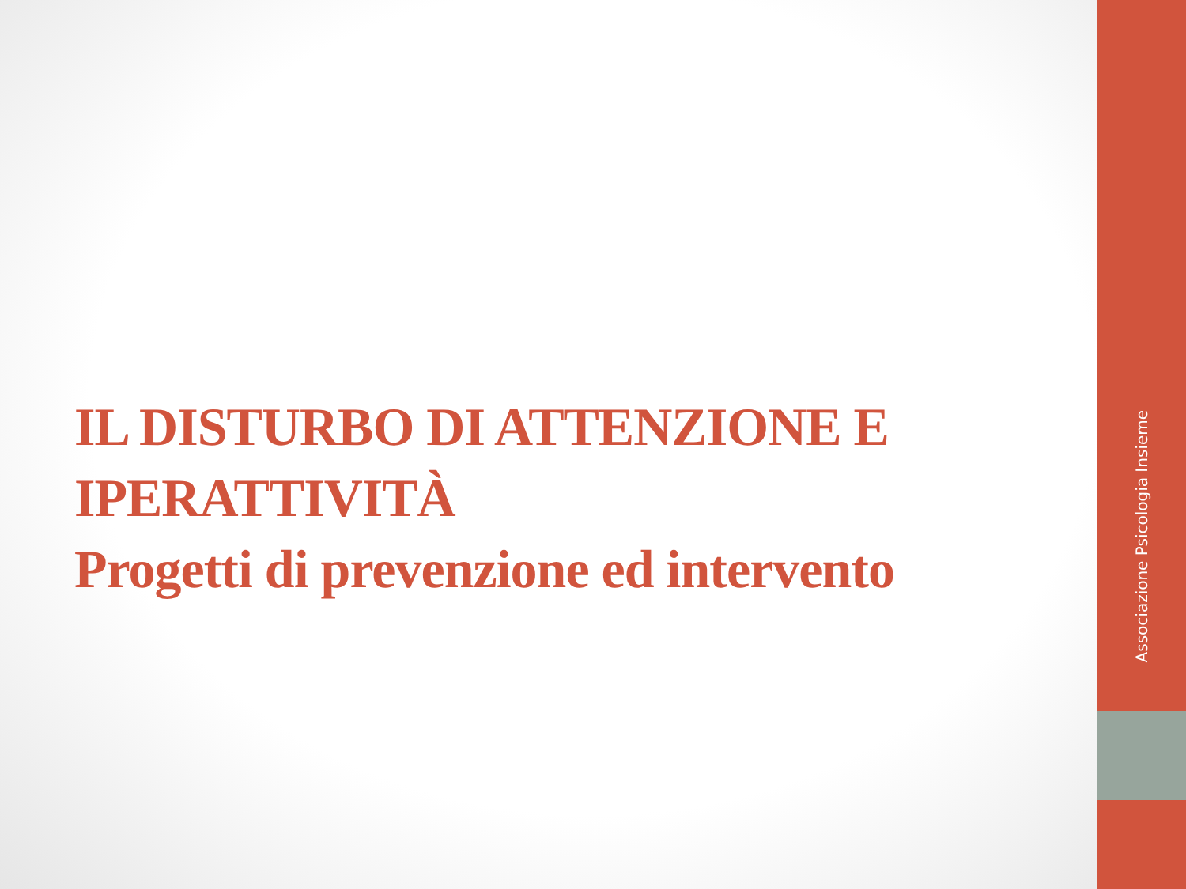IL DISTURBO DI ATTENZIONE E
IPERATTIVITÀ
Progetti di prevenzione ed intervento
Associazione Psicologia Insieme